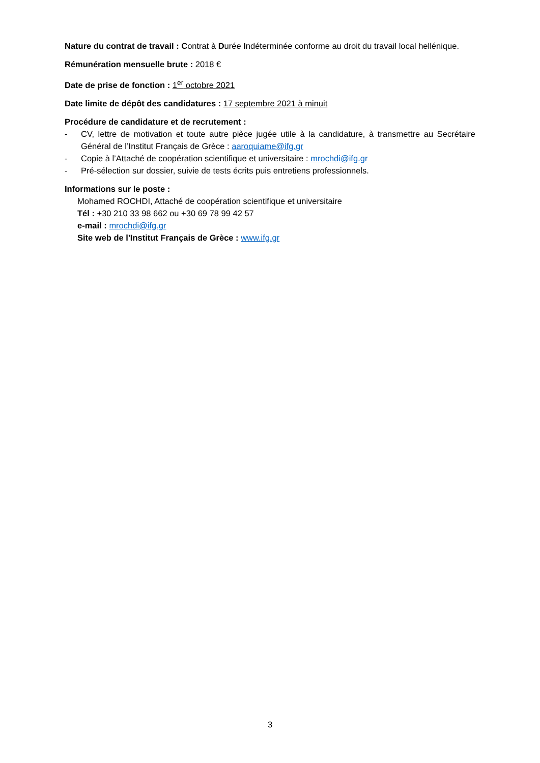Nature du contrat de travail : Contrat à Durée Indéterminée conforme au droit du travail local hellénique.
Rémunération mensuelle brute : 2018 €
Date de prise de fonction : 1<sup>er</sup> octobre 2021
Date limite de dépôt des candidatures : 17 septembre 2021 à minuit
Procédure de candidature et de recrutement :
- CV, lettre de motivation et toute autre pièce jugée utile à la candidature, à transmettre au Secrétaire Général de l’Institut Français de Grèce : aaroquiame@ifg.gr
- Copie à l’Attaché de coopération scientifique et universitaire : mrochdi@ifg.gr
- Pré-sélection sur dossier, suivie de tests écrits puis entretiens professionnels.
Informations sur le poste :
Mohamed ROCHDI, Attaché de coopération scientifique et universitaire
Tél : +30 210 33 98 662 ou +30 69 78 99 42 57
e-mail : mrochdi@ifg.gr
Site web de l'Institut Français de Grèce : www.ifg.gr
3